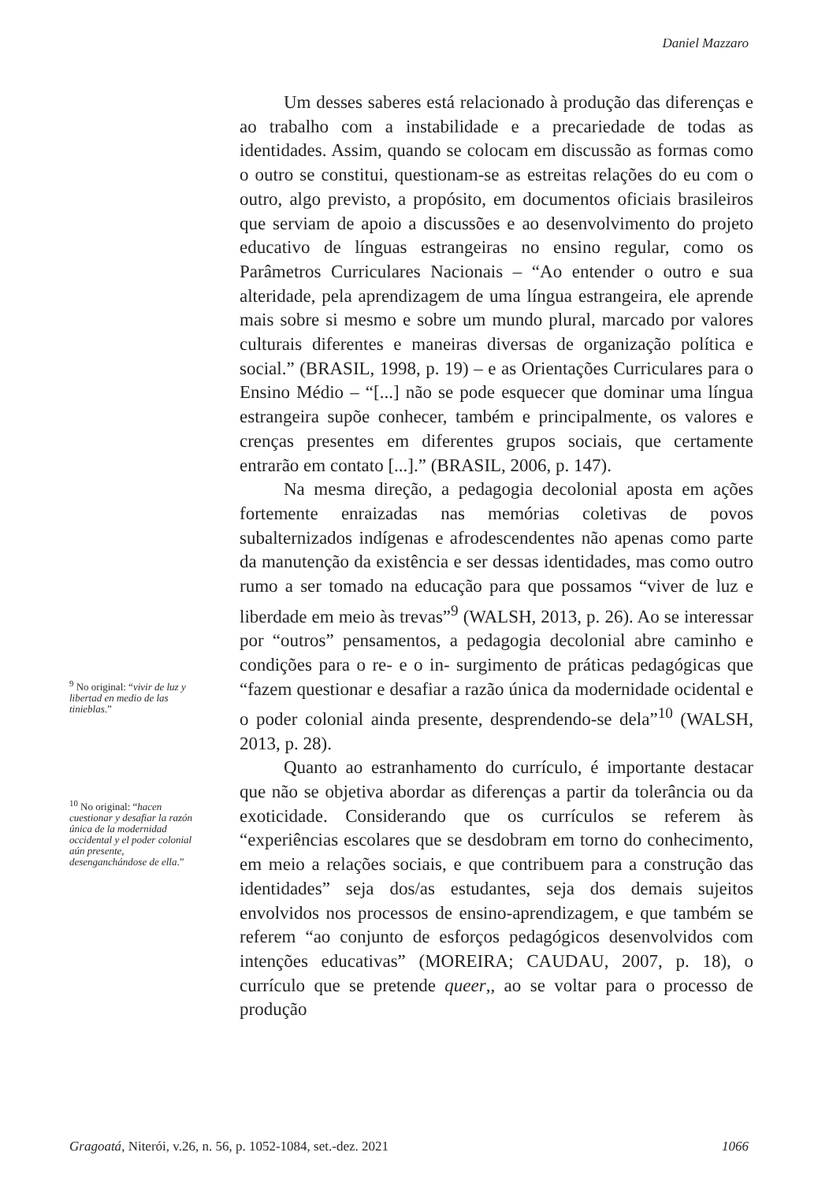Daniel Mazzaro
Um desses saberes está relacionado à produção das diferenças e ao trabalho com a instabilidade e a precariedade de todas as identidades. Assim, quando se colocam em discussão as formas como o outro se constitui, questionam-se as estreitas relações do eu com o outro, algo previsto, a propósito, em documentos oficiais brasileiros que serviam de apoio a discussões e ao desenvolvimento do projeto educativo de línguas estrangeiras no ensino regular, como os Parâmetros Curriculares Nacionais – “Ao entender o outro e sua alteridade, pela aprendizagem de uma língua estrangeira, ele aprende mais sobre si mesmo e sobre um mundo plural, marcado por valores culturais diferentes e maneiras diversas de organização política e social.” (BRASIL, 1998, p. 19) – e as Orientações Curriculares para o Ensino Médio – “[...] não se pode esquecer que dominar uma língua estrangeira supõe conhecer, também e principalmente, os valores e crenças presentes em diferentes grupos sociais, que certamente entrarão em contato [...].” (BRASIL, 2006, p. 147).
Na mesma direção, a pedagogia decolonial aposta em ações fortemente enraizadas nas memórias coletivas de povos subalternizados indígenas e afrodescendentes não apenas como parte da manutenção da existência e ser dessas identidades, mas como outro rumo a ser tomado na educação para que possamos “viver de luz e liberdade em meio às trevas”<sup>9</sup> (WALSH, 2013, p. 26). Ao se interessar por “outros” pensamentos, a pedagogia decolonial abre caminho e condições para o re- e o in- surgimento de práticas pedagógicas que “fazem questionar e desafiar a razão única da modernidade ocidental e o poder colonial ainda presente, desprendendo-se dela”<sup>10</sup> (WALSH, 2013, p. 28).
Quanto ao estranhamento do currículo, é importante destacar que não se objetiva abordar as diferenças a partir da tolerância ou da exoticidade. Considerando que os currículos se referem às “experiências escolares que se desdobram em torno do conhecimento, em meio a relações sociais, e que contribuem para a construção das identidades” seja dos/as estudantes, seja dos demais sujeitos envolvidos nos processos de ensino-aprendizagem, e que também se referem “ao conjunto de esforços pedagógicos desenvolvidos com intenções educativas” (MOREIRA; CAUDAU, 2007, p. 18), o currículo que se pretende queer,, ao se voltar para o processo de produção
<sup>9</sup> No original: “vivir de luz y libertad en medio de las tinieblas.”
<sup>10</sup> No original: “hacen cuestionar y desafiar la razón única de la modernidad occidental y el poder colonial aún presente, desenganchándose de ella.”
Gragoatá, Niterói, v.26, n. 56, p. 1052-1084, set.-dez. 2021 1066